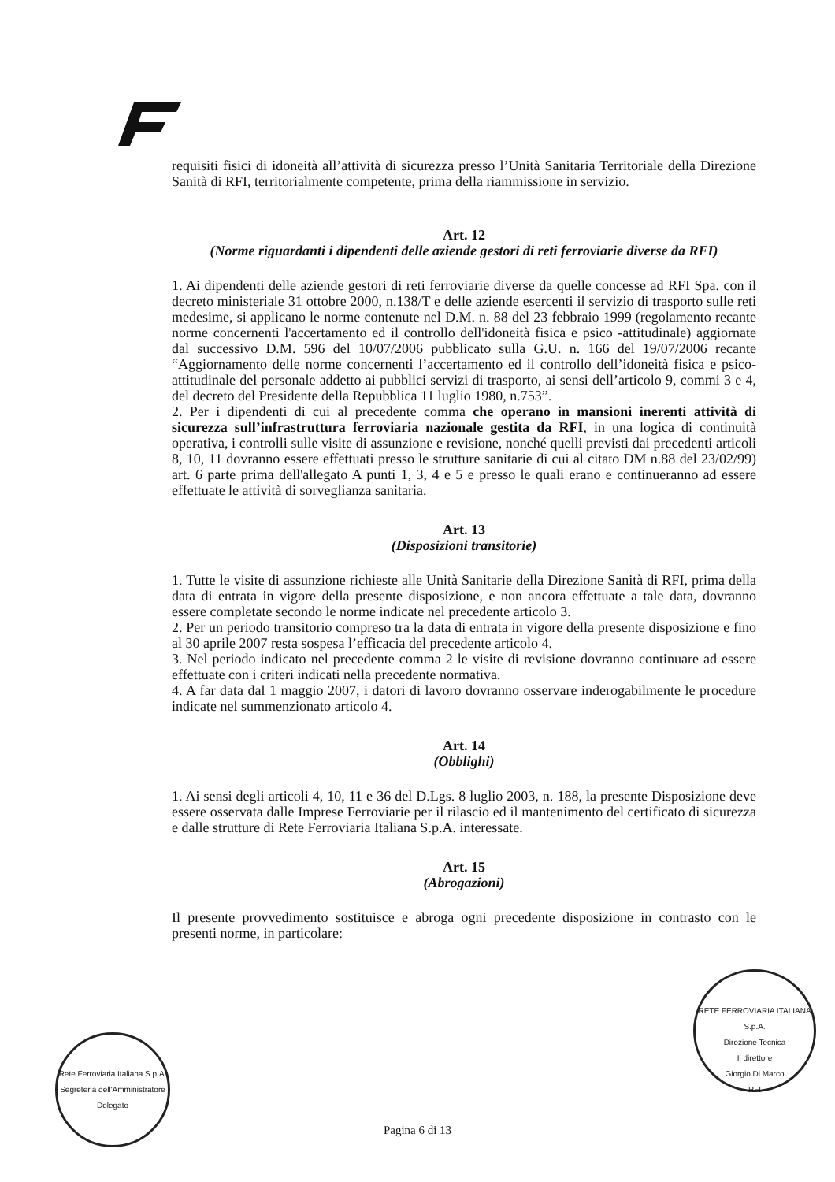requisiti fisici di idoneità all’attività di sicurezza presso l’Unità Sanitaria Territoriale della Direzione Sanità di RFI, territorialmente competente, prima della riammissione in servizio.
Art. 12
(Norme riguardanti i dipendenti delle aziende gestori di reti ferroviarie diverse da RFI)
1. Ai dipendenti delle aziende gestori di reti ferroviarie diverse da quelle concesse ad RFI Spa. con il decreto ministeriale 31 ottobre 2000, n.138/T e delle aziende esercenti il servizio di trasporto sulle reti medesime, si applicano le norme contenute nel D.M. n. 88 del 23 febbraio 1999 (regolamento recante norme concernenti l'accertamento ed il controllo dell'idoneità fisica e psico -attitudinale) aggiornate dal successivo D.M. 596 del 10/07/2006 pubblicato sulla G.U. n. 166 del 19/07/2006 recante “Aggiornamento delle norme concernenti l’accertamento ed il controllo dell’idoneità fisica e psico-attitudinale del personale addetto ai pubblici servizi di trasporto, ai sensi dell’articolo 9, commi 3 e 4, del decreto del Presidente della Repubblica 11 luglio 1980, n.753”.
2. Per i dipendenti di cui al precedente comma che operano in mansioni inerenti attività di sicurezza sull’infrastruttura ferroviaria nazionale gestita da RFI, in una logica di continuità operativa, i controlli sulle visite di assunzione e revisione, nonché quelli previsti dai precedenti articoli 8, 10, 11 dovranno essere effettuati presso le strutture sanitarie di cui al citato DM n.88 del 23/02/99) art. 6 parte prima dell'allegato A punti 1, 3, 4 e 5 e presso le quali erano e continueranno ad essere effettuate le attività di sorveglianza sanitaria.
Art. 13
(Disposizioni transitorie)
1. Tutte le visite di assunzione richieste alle Unità Sanitarie della Direzione Sanità di RFI, prima della data di entrata in vigore della presente disposizione, e non ancora effettuate a tale data, dovranno essere completate secondo le norme indicate nel precedente articolo 3.
2. Per un periodo transitorio compreso tra la data di entrata in vigore della presente disposizione e fino al 30 aprile 2007 resta sospesa l’efficacia del precedente articolo 4.
3. Nel periodo indicato nel precedente comma 2 le visite di revisione dovranno continuare ad essere effettuate con i criteri indicati nella precedente normativa.
4. A far data dal 1 maggio 2007, i datori di lavoro dovranno osservare inderogabilmente le procedure indicate nel summenzionato articolo 4.
Art. 14
(Obblighi)
1. Ai sensi degli articoli 4, 10, 11 e 36 del D.Lgs. 8 luglio 2003, n. 188, la presente Disposizione deve essere osservata dalle Imprese Ferroviarie per il rilascio ed il mantenimento del certificato di sicurezza e dalle strutture di Rete Ferroviaria Italiana S.p.A. interessate.
Art. 15
(Abrogazioni)
Il presente provvedimento sostituisce e abroga ogni precedente disposizione in contrasto con le presenti norme, in particolare:
Rete Ferroviaria Italiana S.p.A.
Segreteria dell'Amministratore Delegato
RETE FERROVIARIA ITALIANA S.p.A.
Direzione Tecnica
Il direttore
Giorgio Di Marco
- RFI -
Pagina 6 di 13